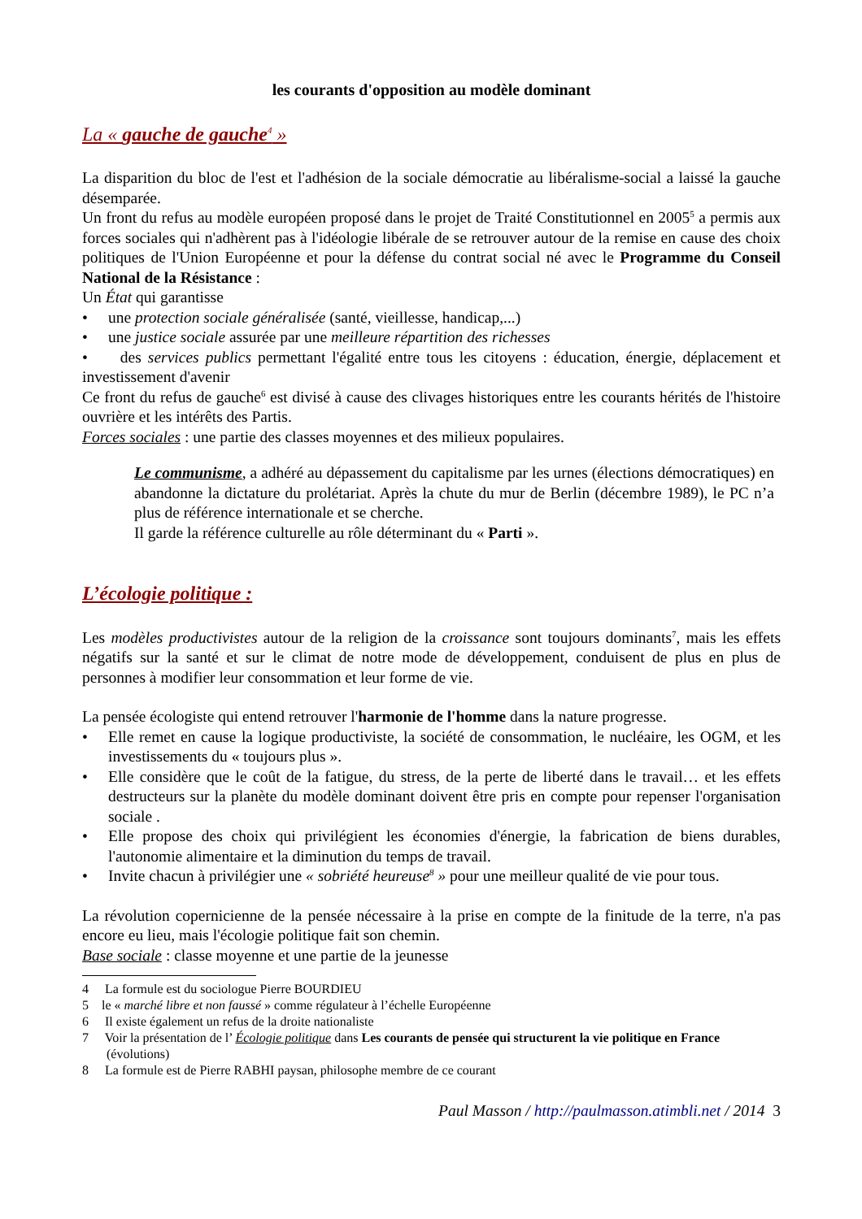les courants d'opposition au modèle dominant
La « gauche de gauche<sup>4</sup> »
La disparition du bloc de l'est et l'adhésion de la sociale démocratie au libéralisme-social a laissé la gauche désemparée.
Un front du refus au modèle européen proposé dans le projet de Traité Constitutionnel en 2005<sup>5</sup> a permis aux forces sociales qui n'adhèrent pas à l'idéologie libérale de se retrouver autour de la remise en cause des choix politiques de l'Union Européenne et pour la défense du contrat social né avec le Programme du Conseil National de la Résistance :
Un État qui garantisse
• une protection sociale généralisée (santé, vieillesse, handicap,...)
• une justice sociale assurée par une meilleure répartition des richesses
• des services publics permettant l'égalité entre tous les citoyens : éducation, énergie, déplacement et investissement d'avenir
Ce front du refus de gauche<sup>6</sup> est divisé à cause des clivages historiques entre les courants hérités de l'histoire ouvrière et les intérêts des Partis.
Forces sociales : une partie des classes moyennes et des milieux populaires.
Le communisme, a adhéré au dépassement du capitalisme par les urnes (élections démocratiques) en abandonne la dictature du prolétariat. Après la chute du mur de Berlin (décembre 1989), le PC n’a plus de référence internationale et se cherche.
Il garde la référence culturelle au rôle déterminant du « Parti ».
L’écologie politique :
Les modèles productivistes autour de la religion de la croissance sont toujours dominants<sup>7</sup>, mais les effets négatifs sur la santé et sur le climat de notre mode de développement, conduisent de plus en plus de personnes à modifier leur consommation et leur forme de vie.
La pensée écologiste qui entend retrouver l'harmonie de l'homme dans la nature progresse.
• Elle remet en cause la logique productiviste, la société de consommation, le nucléaire, les OGM, et les investissements du « toujours plus ».
• Elle considère que le coût de la fatigue, du stress, de la perte de liberté dans le travail… et les effets destructeurs sur la planète du modèle dominant doivent être pris en compte pour repenser l'organisation sociale .
• Elle propose des choix qui privilégient les économies d'énergie, la fabrication de biens durables, l'autonomie alimentaire et la diminution du temps de travail.
• Invite chacun à privilégier une « sobriété heureuse<sup>8</sup> » pour une meilleur qualité de vie pour tous.
La révolution copernicienne de la pensée nécessaire à la prise en compte de la finitude de la terre, n'a pas encore eu lieu, mais l'écologie politique fait son chemin.
Base sociale : classe moyenne et une partie de la jeunesse
4 La formule est du sociologue Pierre BOURDIEU
5 le « marché libre et non faussé » comme régulateur à l’échelle Européenne
6 Il existe également un refus de la droite nationaliste
7 Voir la présentation de l’ Écologie politique dans Les courants de pensée qui structurent la vie politique en France (évolutions)
8 La formule est de Pierre RABHI paysan, philosophe membre de ce courant
Paul Masson / http://paulmasson.atimbli.net / 2014 3